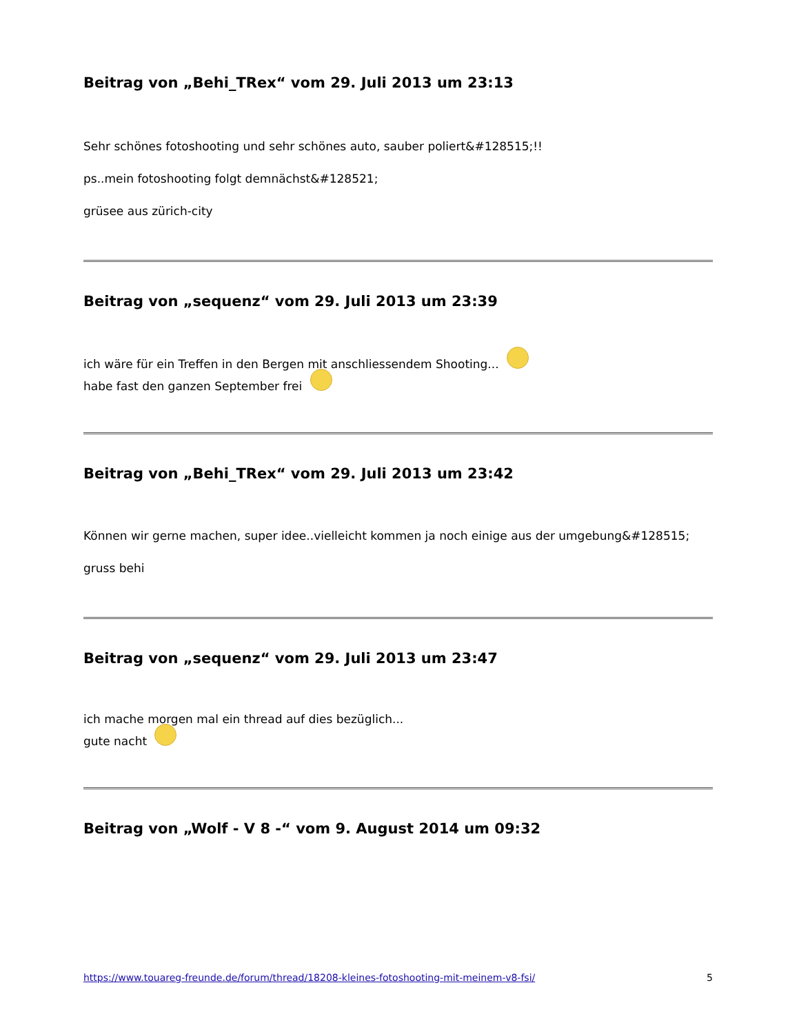Beitrag von „Behi_TRex“ vom 29. Juli 2013 um 23:13
Sehr schönes fotoshooting und sehr schönes auto, sauber poliert&#128515;!!
ps..mein fotoshooting folgt demnächst&#128521;
grüsee aus zürich-city
Beitrag von „sequenz“ vom 29. Juli 2013 um 23:39
ich wäre für ein Treffen in den Bergen mit anschliessendem Shooting...
habe fast den ganzen September frei
Beitrag von „Behi_TRex“ vom 29. Juli 2013 um 23:42
Können wir gerne machen, super idee..vielleicht kommen ja noch einige aus der umgebung&#128515;
gruss behi
Beitrag von „sequenz“ vom 29. Juli 2013 um 23:47
ich mache morgen mal ein thread auf dies bezüglich...
gute nacht
Beitrag von „Wolf - V 8 -“ vom 9. August 2014 um 09:32
https://www.touareg-freunde.de/forum/thread/18208-kleines-fotoshooting-mit-meinem-v8-fsi/ 5